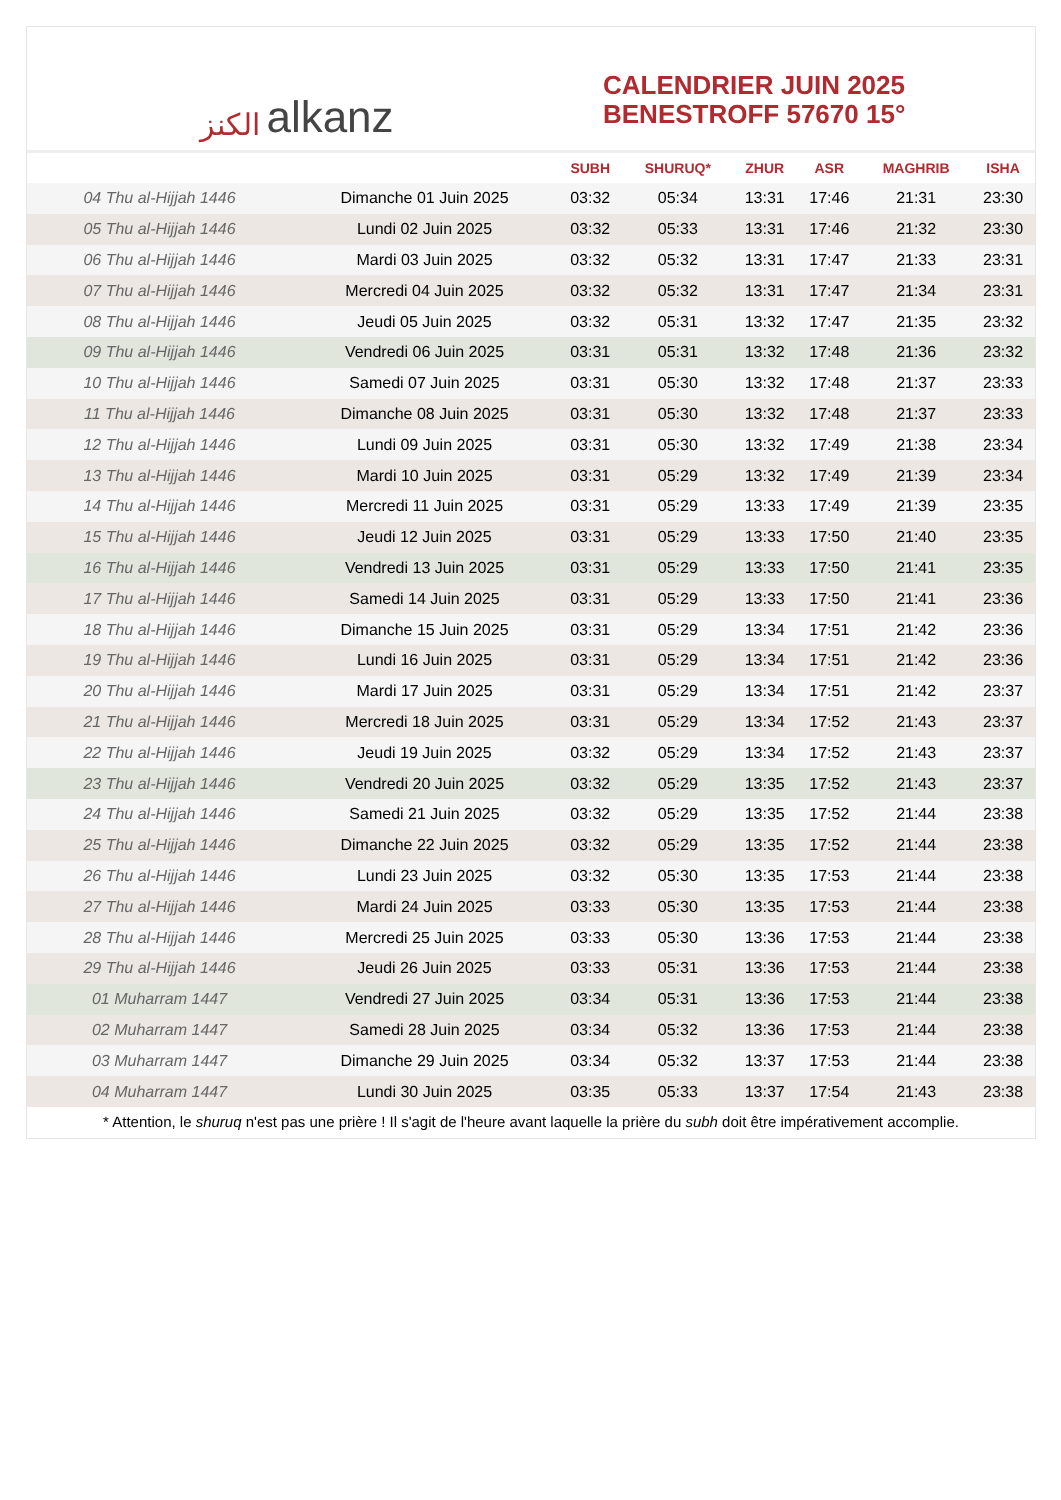ﺍﻟﻜﻨﺰ alkanz
CALENDRIER JUIN 2025
BENESTROFF 57670 15°
| | | SUBH | SHURUQ* | ZHUR | ASR | MAGHRIB | ISHA |
| --- | --- | --- | --- | --- | --- | --- | --- |
| 04 Thu al-Hijjah 1446 | Dimanche 01 Juin 2025 | 03:32 | 05:34 | 13:31 | 17:46 | 21:31 | 23:30 |
| 05 Thu al-Hijjah 1446 | Lundi 02 Juin 2025 | 03:32 | 05:33 | 13:31 | 17:46 | 21:32 | 23:30 |
| 06 Thu al-Hijjah 1446 | Mardi 03 Juin 2025 | 03:32 | 05:32 | 13:31 | 17:47 | 21:33 | 23:31 |
| 07 Thu al-Hijjah 1446 | Mercredi 04 Juin 2025 | 03:32 | 05:32 | 13:31 | 17:47 | 21:34 | 23:31 |
| 08 Thu al-Hijjah 1446 | Jeudi 05 Juin 2025 | 03:32 | 05:31 | 13:32 | 17:47 | 21:35 | 23:32 |
| 09 Thu al-Hijjah 1446 | Vendredi 06 Juin 2025 | 03:31 | 05:31 | 13:32 | 17:48 | 21:36 | 23:32 |
| 10 Thu al-Hijjah 1446 | Samedi 07 Juin 2025 | 03:31 | 05:30 | 13:32 | 17:48 | 21:37 | 23:33 |
| 11 Thu al-Hijjah 1446 | Dimanche 08 Juin 2025 | 03:31 | 05:30 | 13:32 | 17:48 | 21:37 | 23:33 |
| 12 Thu al-Hijjah 1446 | Lundi 09 Juin 2025 | 03:31 | 05:30 | 13:32 | 17:49 | 21:38 | 23:34 |
| 13 Thu al-Hijjah 1446 | Mardi 10 Juin 2025 | 03:31 | 05:29 | 13:32 | 17:49 | 21:39 | 23:34 |
| 14 Thu al-Hijjah 1446 | Mercredi 11 Juin 2025 | 03:31 | 05:29 | 13:33 | 17:49 | 21:39 | 23:35 |
| 15 Thu al-Hijjah 1446 | Jeudi 12 Juin 2025 | 03:31 | 05:29 | 13:33 | 17:50 | 21:40 | 23:35 |
| 16 Thu al-Hijjah 1446 | Vendredi 13 Juin 2025 | 03:31 | 05:29 | 13:33 | 17:50 | 21:41 | 23:35 |
| 17 Thu al-Hijjah 1446 | Samedi 14 Juin 2025 | 03:31 | 05:29 | 13:33 | 17:50 | 21:41 | 23:36 |
| 18 Thu al-Hijjah 1446 | Dimanche 15 Juin 2025 | 03:31 | 05:29 | 13:34 | 17:51 | 21:42 | 23:36 |
| 19 Thu al-Hijjah 1446 | Lundi 16 Juin 2025 | 03:31 | 05:29 | 13:34 | 17:51 | 21:42 | 23:36 |
| 20 Thu al-Hijjah 1446 | Mardi 17 Juin 2025 | 03:31 | 05:29 | 13:34 | 17:51 | 21:42 | 23:37 |
| 21 Thu al-Hijjah 1446 | Mercredi 18 Juin 2025 | 03:31 | 05:29 | 13:34 | 17:52 | 21:43 | 23:37 |
| 22 Thu al-Hijjah 1446 | Jeudi 19 Juin 2025 | 03:32 | 05:29 | 13:34 | 17:52 | 21:43 | 23:37 |
| 23 Thu al-Hijjah 1446 | Vendredi 20 Juin 2025 | 03:32 | 05:29 | 13:35 | 17:52 | 21:43 | 23:37 |
| 24 Thu al-Hijjah 1446 | Samedi 21 Juin 2025 | 03:32 | 05:29 | 13:35 | 17:52 | 21:44 | 23:38 |
| 25 Thu al-Hijjah 1446 | Dimanche 22 Juin 2025 | 03:32 | 05:29 | 13:35 | 17:52 | 21:44 | 23:38 |
| 26 Thu al-Hijjah 1446 | Lundi 23 Juin 2025 | 03:32 | 05:30 | 13:35 | 17:53 | 21:44 | 23:38 |
| 27 Thu al-Hijjah 1446 | Mardi 24 Juin 2025 | 03:33 | 05:30 | 13:35 | 17:53 | 21:44 | 23:38 |
| 28 Thu al-Hijjah 1446 | Mercredi 25 Juin 2025 | 03:33 | 05:30 | 13:36 | 17:53 | 21:44 | 23:38 |
| 29 Thu al-Hijjah 1446 | Jeudi 26 Juin 2025 | 03:33 | 05:31 | 13:36 | 17:53 | 21:44 | 23:38 |
| 01 Muharram 1447 | Vendredi 27 Juin 2025 | 03:34 | 05:31 | 13:36 | 17:53 | 21:44 | 23:38 |
| 02 Muharram 1447 | Samedi 28 Juin 2025 | 03:34 | 05:32 | 13:36 | 17:53 | 21:44 | 23:38 |
| 03 Muharram 1447 | Dimanche 29 Juin 2025 | 03:34 | 05:32 | 13:37 | 17:53 | 21:44 | 23:38 |
| 04 Muharram 1447 | Lundi 30 Juin 2025 | 03:35 | 05:33 | 13:37 | 17:54 | 21:43 | 23:38 |
* Attention, le shuruq n'est pas une prière ! Il s'agit de l'heure avant laquelle la prière du subh doit être impérativement accomplie.